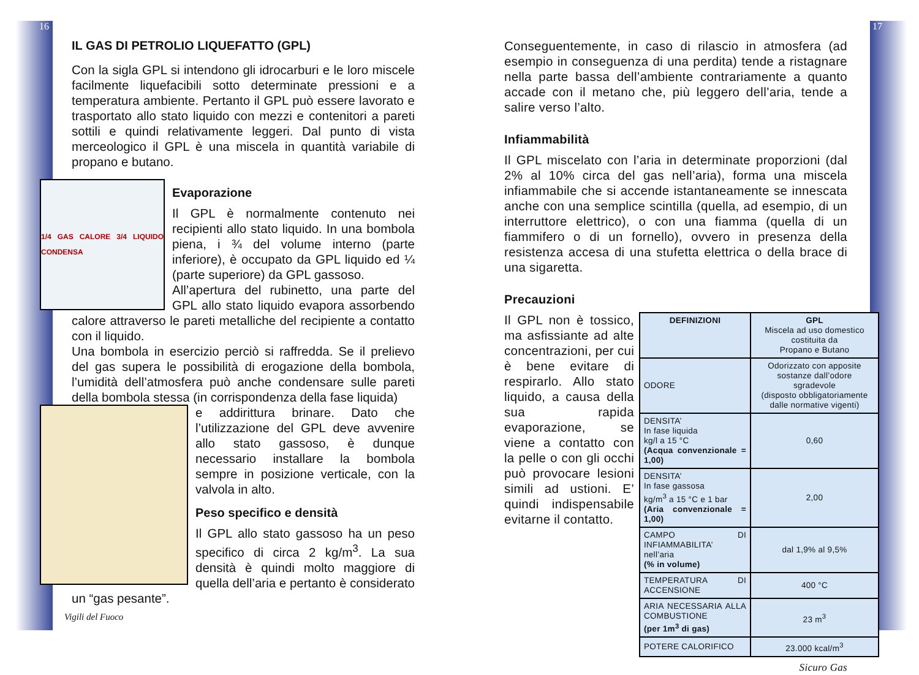16 17
IL GAS DI PETROLIO LIQUEFATTO (GPL)
Con la sigla GPL si intendono gli idrocarburi e le loro miscele facilmente liquefacibili sotto determinate pressioni e a temperatura ambiente. Pertanto il GPL può essere lavorato e trasportato allo stato liquido con mezzi e contenitori a pareti sottili e quindi relativamente leggeri. Dal punto di vista merceologico il GPL è una miscela in quantità variabile di propano e butano.
1/4 GAS CALORE 3/4 LIQUIDO CONDENSA
Evaporazione
Il GPL è normalmente contenuto nei recipienti allo stato liquido. In una bombola piena, i ¾ del volume interno (parte inferiore), è occupato da GPL liquido ed ¼ (parte superiore) da GPL gassoso.
All’apertura del rubinetto, una parte del GPL allo stato liquido evapora assorbendo calore attraverso le pareti metalliche del recipiente a contatto con il liquido.
Una bombola in esercizio perciò si raffredda. Se il prelievo del gas supera le possibilità di erogazione della bombola, l’umidità dell’atmosfera può anche condensare sulle pareti della bombola stessa (in corrispondenza della fase liquida)
e addirittura brinare. Dato che l’utilizzazione del GPL deve avvenire allo stato gassoso, è dunque necessario installare la bombola sempre in posizione verticale, con la valvola in alto.
Peso specifico e densità
Il GPL allo stato gassoso ha un peso specifico di circa 2 kg/m<sup>3</sup>. La sua densità è quindi molto maggiore di quella dell’aria e pertanto è considerato un “gas pesante”.
Vigili del Fuoco
Conseguentemente, in caso di rilascio in atmosfera (ad esempio in conseguenza di una perdita) tende a ristagnare nella parte bassa dell’ambiente contrariamente a quanto accade con il metano che, più leggero dell’aria, tende a salire verso l’alto.
Infiammabilità
Il GPL miscelato con l’aria in determinate proporzioni (dal 2% al 10% circa del gas nell’aria), forma una miscela infiammabile che si accende istantaneamente se innescata anche con una semplice scintilla (quella, ad esempio, di un interruttore elettrico), o con una fiamma (quella di un fiammifero o di un fornello), ovvero in presenza della resistenza accesa di una stufetta elettrica o della brace di una sigaretta.
Precauzioni
| DEFINIZIONI | GPL Miscela ad uso domestico costituita da Propano e Butano |
| ODORE | Odorizzato con apposite sostanze dall’odore sgradevole (disposto obbligatoriamente dalle normative vigenti) |
| DENSITA’ In fase liquida kg/l a 15 °C (Acqua convenzionale = 1,00) | 0,60 |
| DENSITA’ In fase gassosa kg/m<sup>3</sup> a 15 °C e 1 bar (Aria convenzionale = 1,00) | 2,00 |
| CAMPO DI INFIAMMABILITA’ nell’aria (% in volume) | dal 1,9% al 9,5% |
| TEMPERATURA DI ACCENSIONE | 400 °C |
| ARIA NECESSARIA ALLA COMBUSTIONE (per 1m<sup>3</sup> di gas) | 23 m<sup>3</sup> |
| POTERE CALORIFICO | 23.000 kcal/m<sup>3</sup> |
Il GPL non è tossico, ma asfissiante ad alte concentrazioni, per cui è bene evitare di respirarlo. Allo stato liquido, a causa della sua rapida evaporazione, se viene a contatto con la pelle o con gli occhi può provocare lesioni simili ad ustioni. E’ quindi indispensabile evitarne il contatto.
Sicuro Gas